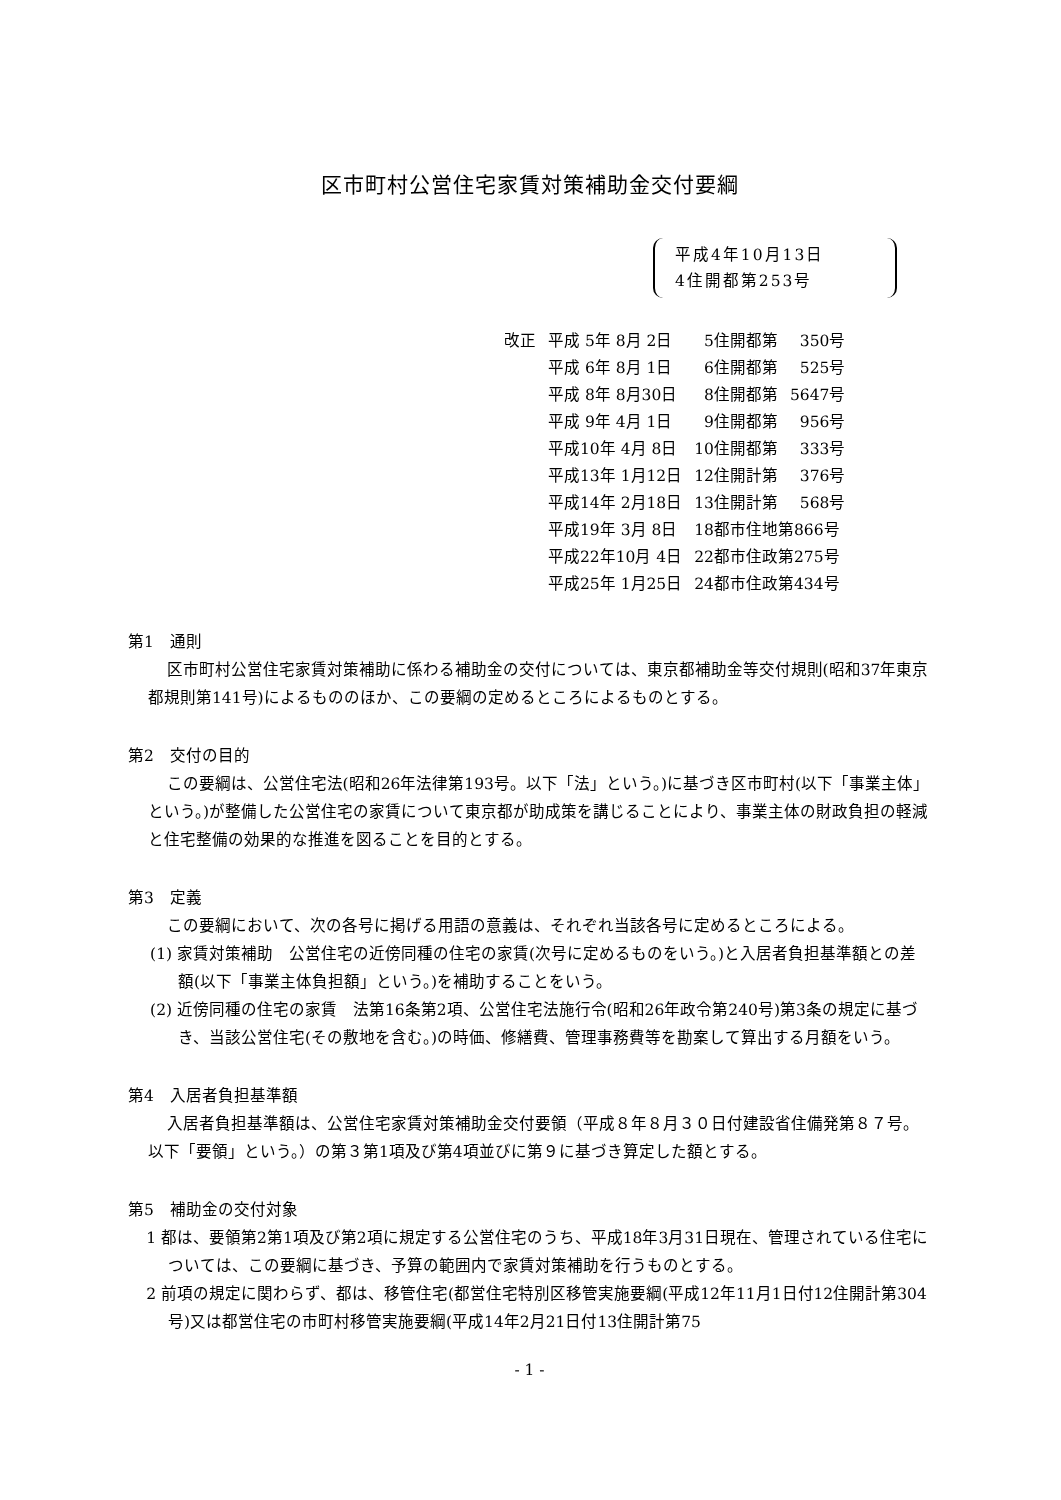区市町村公営住宅家賃対策補助金交付要綱
平成4年10月13日
4住開都第253号
| 改正 | 平成 5年 8月 2日 | 5住開都第 | 350号 |
| | 平成 6年 8月 1日 | 6住開都第 | 525号 |
| | 平成 8年 8月30日 | 8住開都第 | 5647号 |
| | 平成 9年 4月 1日 | 9住開都第 | 956号 |
| | 平成10年 4月 8日 | 10住開都第 | 333号 |
| | 平成13年 1月12日 | 12住開計第 | 376号 |
| | 平成14年 2月18日 | 13住開計第 | 568号 |
| | 平成19年 3月 8日 | 18都市住地第866号 | |
| | 平成22年10月 4日 | 22都市住政第275号 | |
| | 平成25年 1月25日 | 24都市住政第434号 | |
第1　通則
区市町村公営住宅家賃対策補助に係わる補助金の交付については、東京都補助金等交付規則(昭和37年東京都規則第141号)によるもののほか、この要綱の定めるところによるものとする。
第2　交付の目的
この要綱は、公営住宅法(昭和26年法律第193号。以下「法」という。)に基づき区市町村(以下「事業主体」という。)が整備した公営住宅の家賃について東京都が助成策を講じることにより、事業主体の財政負担の軽減と住宅整備の効果的な推進を図ることを目的とする。
第3　定義
この要綱において、次の各号に掲げる用語の意義は、それぞれ当該各号に定めるところによる。
(1) 家賃対策補助　公営住宅の近傍同種の住宅の家賃(次号に定めるものをいう。)と入居者負担基準額との差額(以下「事業主体負担額」という。)を補助することをいう。
(2) 近傍同種の住宅の家賃　法第16条第2項、公営住宅法施行令(昭和26年政令第240号)第3条の規定に基づき、当該公営住宅(その敷地を含む。)の時価、修繕費、管理事務費等を勘案して算出する月額をいう。
第4　入居者負担基準額
入居者負担基準額は、公営住宅家賃対策補助金交付要領（平成８年８月３０日付建設省住備発第８７号。以下「要領」という。）の第３第1項及び第4項並びに第９に基づき算定した額とする。
第5　補助金の交付対象
1 都は、要領第2第1項及び第2項に規定する公営住宅のうち、平成18年3月31日現在、管理されている住宅については、この要綱に基づき、予算の範囲内で家賃対策補助を行うものとする。
2 前項の規定に関わらず、都は、移管住宅(都営住宅特別区移管実施要綱(平成12年11月1日付12住開計第304号)又は都営住宅の市町村移管実施要綱(平成14年2月21日付13住開計第75
- 1 -